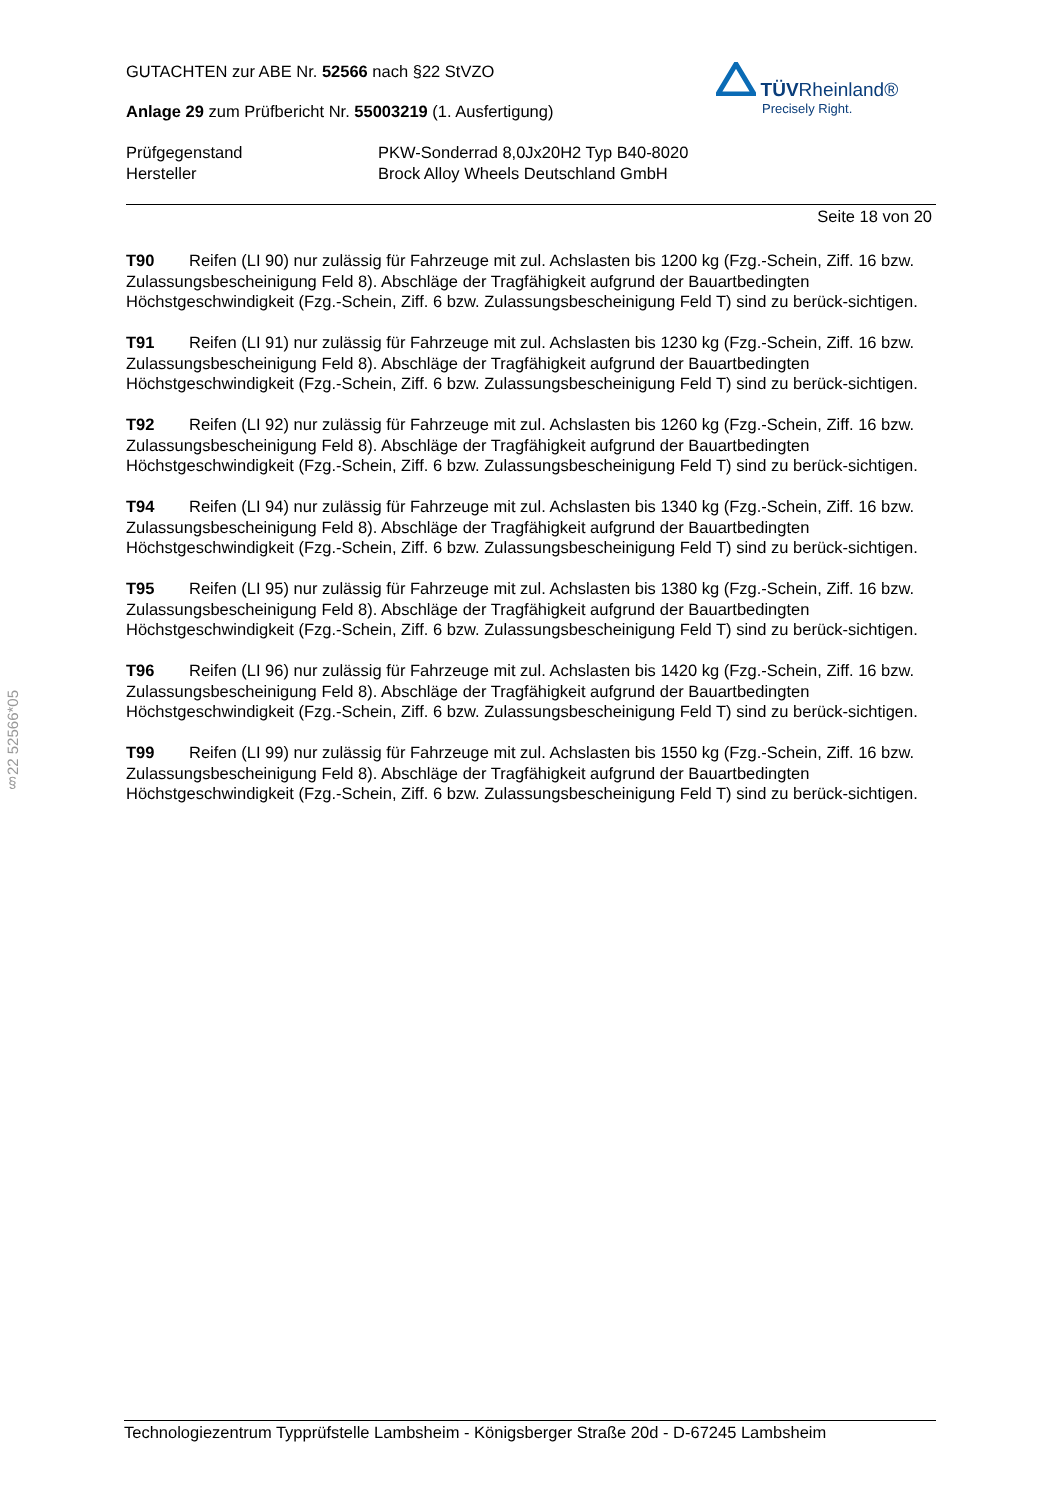TÜVRheinland®
Precisely Right.
GUTACHTEN zur ABE Nr. 52566 nach §22 StVZO
Anlage 29 zum Prüfbericht Nr. 55003219 (1. Ausfertigung)
Prüfgegenstand
Hersteller
PKW-Sonderrad 8,0Jx20H2 Typ B40-8020
Brock Alloy Wheels Deutschland GmbH
Seite 18 von 20
T90 Reifen (LI 90) nur zulässig für Fahrzeuge mit zul. Achslasten bis 1200 kg (Fzg.-Schein, Ziff. 16 bzw. Zulassungsbescheinigung Feld 8). Abschläge der Tragfähigkeit aufgrund der Bauartbedingten Höchstgeschwindigkeit (Fzg.-Schein, Ziff. 6 bzw. Zulassungsbescheinigung Feld T) sind zu berück-sichtigen.
T91 Reifen (LI 91) nur zulässig für Fahrzeuge mit zul. Achslasten bis 1230 kg (Fzg.-Schein, Ziff. 16 bzw. Zulassungsbescheinigung Feld 8). Abschläge der Tragfähigkeit aufgrund der Bauartbedingten Höchstgeschwindigkeit (Fzg.-Schein, Ziff. 6 bzw. Zulassungsbescheinigung Feld T) sind zu berück-sichtigen.
T92 Reifen (LI 92) nur zulässig für Fahrzeuge mit zul. Achslasten bis 1260 kg (Fzg.-Schein, Ziff. 16 bzw. Zulassungsbescheinigung Feld 8). Abschläge der Tragfähigkeit aufgrund der Bauartbedingten Höchstgeschwindigkeit (Fzg.-Schein, Ziff. 6 bzw. Zulassungsbescheinigung Feld T) sind zu berück-sichtigen.
T94 Reifen (LI 94) nur zulässig für Fahrzeuge mit zul. Achslasten bis 1340 kg (Fzg.-Schein, Ziff. 16 bzw. Zulassungsbescheinigung Feld 8). Abschläge der Tragfähigkeit aufgrund der Bauartbedingten Höchstgeschwindigkeit (Fzg.-Schein, Ziff. 6 bzw. Zulassungsbescheinigung Feld T) sind zu berück-sichtigen.
T95 Reifen (LI 95) nur zulässig für Fahrzeuge mit zul. Achslasten bis 1380 kg (Fzg.-Schein, Ziff. 16 bzw. Zulassungsbescheinigung Feld 8). Abschläge der Tragfähigkeit aufgrund der Bauartbedingten Höchstgeschwindigkeit (Fzg.-Schein, Ziff. 6 bzw. Zulassungsbescheinigung Feld T) sind zu berück-sichtigen.
T96 Reifen (LI 96) nur zulässig für Fahrzeuge mit zul. Achslasten bis 1420 kg (Fzg.-Schein, Ziff. 16 bzw. Zulassungsbescheinigung Feld 8). Abschläge der Tragfähigkeit aufgrund der Bauartbedingten Höchstgeschwindigkeit (Fzg.-Schein, Ziff. 6 bzw. Zulassungsbescheinigung Feld T) sind zu berück-sichtigen.
T99 Reifen (LI 99) nur zulässig für Fahrzeuge mit zul. Achslasten bis 1550 kg (Fzg.-Schein, Ziff. 16 bzw. Zulassungsbescheinigung Feld 8). Abschläge der Tragfähigkeit aufgrund der Bauartbedingten Höchstgeschwindigkeit (Fzg.-Schein, Ziff. 6 bzw. Zulassungsbescheinigung Feld T) sind zu berück-sichtigen.
§22 52566*05
Technologiezentrum Typprüfstelle Lambsheim - Königsberger Straße 20d - D-67245 Lambsheim